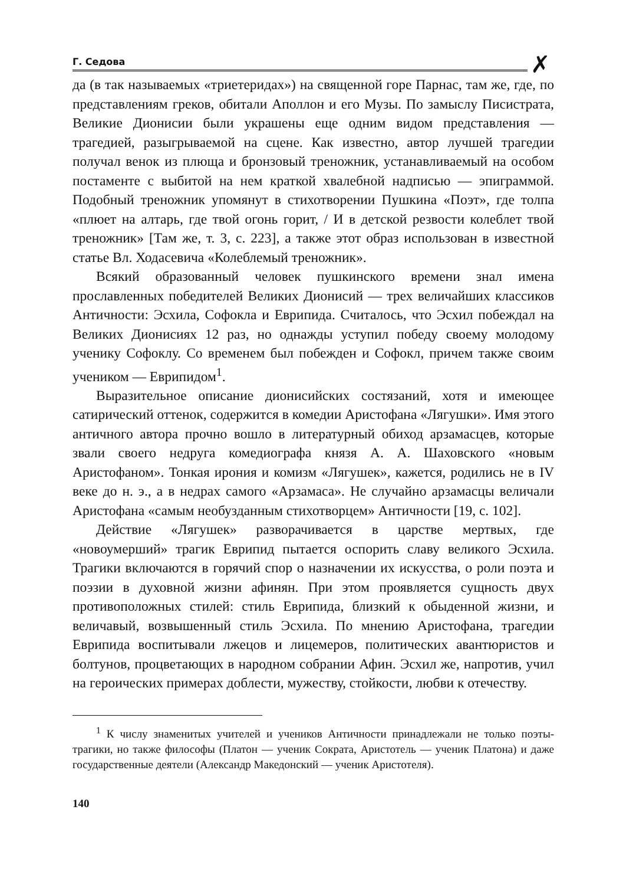Г. Седова
✗
да (в так называемых «триетеридах») на священной горе Парнас, там же, где, по представлениям греков, обитали Аполлон и его Музы. По замыслу Писистрата, Великие Дионисии были украшены еще одним видом представления — трагедией, разыгрываемой на сцене. Как известно, автор лучшей трагедии получал венок из плюща и бронзовый треножник, устанавливаемый на особом постаменте с выбитой на нем краткой хвалебной надписью — эпиграммой. Подобный треножник упомянут в стихотворении Пушкина «Поэт», где толпа «плюет на алтарь, где твой огонь горит, / И в детской резвости колеблет твой треножник» [Там же, т. 3, с. 223], а также этот образ использован в известной статье Вл. Ходасевича «Колеблемый треножник».
Всякий образованный человек пушкинского времени знал имена прославленных победителей Великих Дионисий — трех величайших классиков Античности: Эсхила, Софокла и Еврипида. Считалось, что Эсхил побеждал на Великих Дионисиях 12 раз, но однажды уступил победу своему молодому ученику Софоклу. Со временем был побежден и Софокл, причем также своим учеником — Еврипидом<sup>1</sup>.
Выразительное описание дионисийских состязаний, хотя и имеющее сатирический оттенок, содержится в комедии Аристофана «Лягушки». Имя этого античного автора прочно вошло в литературный обиход арзамасцев, которые звали своего недруга комедиографа князя А. А. Шаховского «новым Аристофаном». Тонкая ирония и комизм «Лягушек», кажется, родились не в IV веке до н. э., а в недрах самого «Арзамаса». Не случайно арзамасцы величали Аристофана «самым необузданным стихотворцем» Античности [19, с. 102].
Действие «Лягушек» разворачивается в царстве мертвых, где «новоумерший» трагик Еврипид пытается оспорить славу великого Эсхила. Трагики включаются в горячий спор о назначении их искусства, о роли поэта и поэзии в духовной жизни афинян. При этом проявляется сущность двух противоположных стилей: стиль Еврипида, близкий к обыденной жизни, и величавый, возвышенный стиль Эсхила. По мнению Аристофана, трагедии Еврипида воспитывали лжецов и лицемеров, политических авантюристов и болтунов, процветающих в народном собрании Афин. Эсхил же, напротив, учил на героических примерах доблести, мужеству, стойкости, любви к отечеству.
<sup>1</sup> К числу знаменитых учителей и учеников Античности принадлежали не только поэты-трагики, но также философы (Платон — ученик Сократа, Аристотель — ученик Платона) и даже государственные деятели (Александр Македонский — ученик Аристотеля).
140